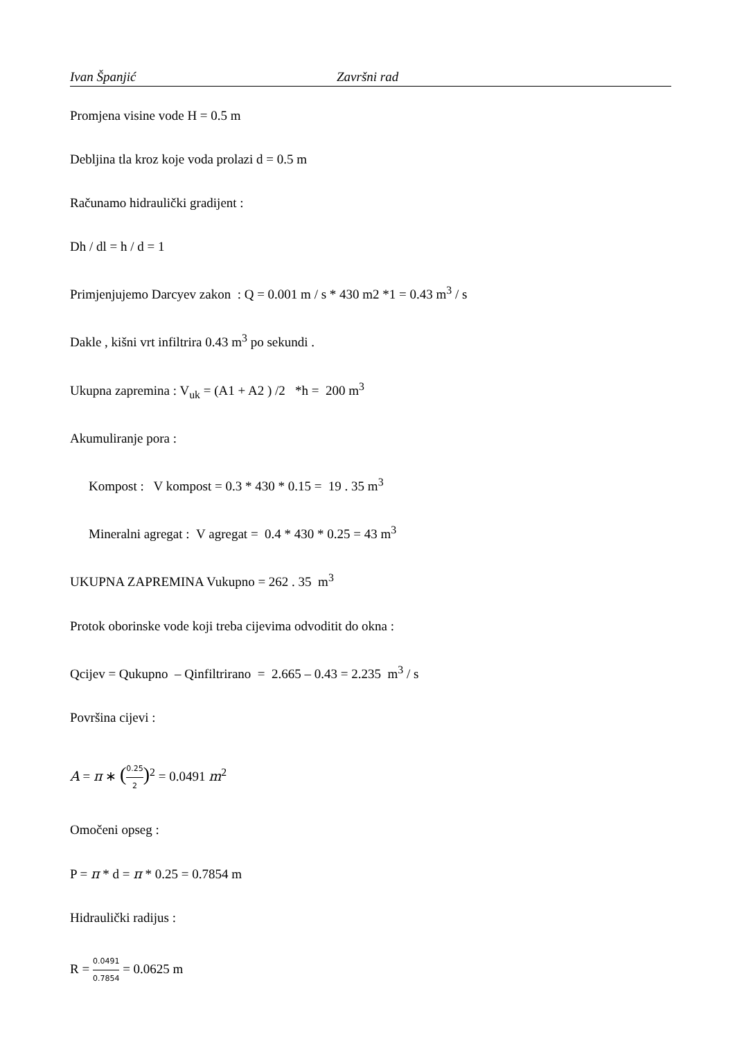Ivan Španjić Završni rad
Promjena visine vode H = 0.5 m
Debljina tla kroz koje voda prolazi d = 0.5 m
Računamo hidraulički gradijent :
Dh / dl = h / d = 1
Primjenjujemo Darcyev zakon : Q = 0.001 m / s * 430 m2 *1 = 0.43 m<sup>3</sup> / s
Dakle , kišni vrt infiltrira 0.43 m<sup>3</sup> po sekundi .
Ukupna zapremina : V<sub>uk</sub> = (A1 + A2 ) /2 *h = 200 m<sup>3</sup>
Akumuliranje pora :
Kompost : V kompost = 0.3 * 430 * 0.15 = 19 . 35 m<sup>3</sup>
Mineralni agregat : V agregat = 0.4 * 430 * 0.25 = 43 m<sup>3</sup>
UKUPNA ZAPREMINA Vukupno = 262 . 35 m<sup>3</sup>
Protok oborinske vode koji treba cijevima odvoditit do okna :
Qcijev = Qukupno – Qinfiltrirano = 2.665 – 0.43 = 2.235 m<sup>3</sup> / s
Površina cijevi :
A = π ∗ (0.25 2)<sup>2</sup> = 0.0491 m<sup>2</sup>
Omočeni opseg :
P = π * d = π * 0.25 = 0.7854 m
Hidraulički radijus :
R = 0.0491 0.7854 = 0.0625 m